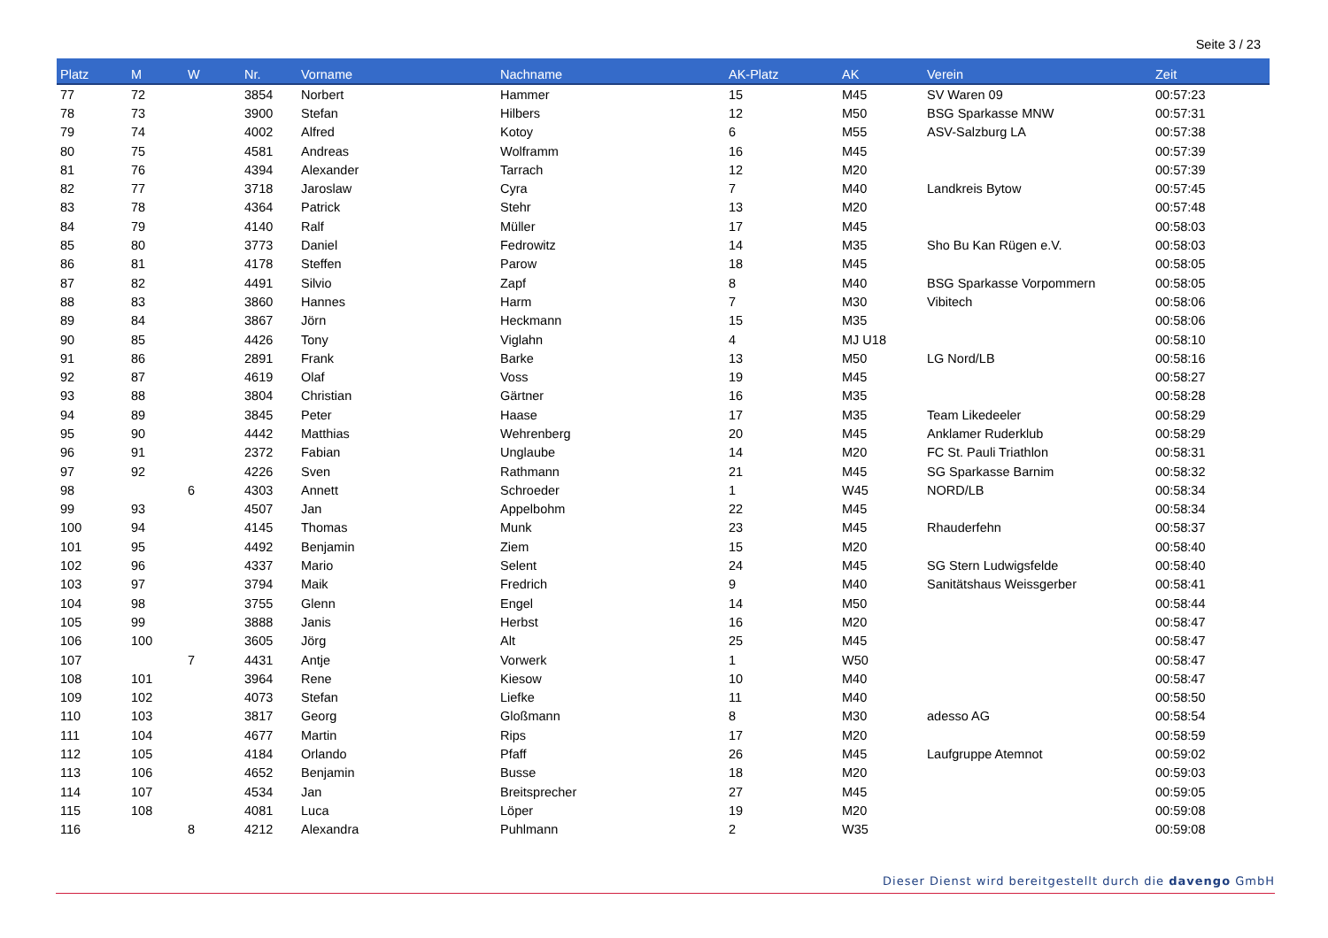Seite 3 / 23
| Platz | M | W | Nr. | Vorname | Nachname | AK-Platz | AK | Verein | Zeit |
| --- | --- | --- | --- | --- | --- | --- | --- | --- | --- |
| 77 | 72 | | 3854 | Norbert | Hammer | 15 | M45 | SV Waren 09 | 00:57:23 |
| 78 | 73 | | 3900 | Stefan | Hilbers | 12 | M50 | BSG Sparkasse MNW | 00:57:31 |
| 79 | 74 | | 4002 | Alfred | Kotoy | 6 | M55 | ASV-Salzburg LA | 00:57:38 |
| 80 | 75 | | 4581 | Andreas | Wolframm | 16 | M45 | | 00:57:39 |
| 81 | 76 | | 4394 | Alexander | Tarrach | 12 | M20 | | 00:57:39 |
| 82 | 77 | | 3718 | Jaroslaw | Cyra | 7 | M40 | Landkreis Bytow | 00:57:45 |
| 83 | 78 | | 4364 | Patrick | Stehr | 13 | M20 | | 00:57:48 |
| 84 | 79 | | 4140 | Ralf | Müller | 17 | M45 | | 00:58:03 |
| 85 | 80 | | 3773 | Daniel | Fedrowitz | 14 | M35 | Sho Bu Kan Rügen e.V. | 00:58:03 |
| 86 | 81 | | 4178 | Steffen | Parow | 18 | M45 | | 00:58:05 |
| 87 | 82 | | 4491 | Silvio | Zapf | 8 | M40 | BSG Sparkasse Vorpommern | 00:58:05 |
| 88 | 83 | | 3860 | Hannes | Harm | 7 | M30 | Vibitech | 00:58:06 |
| 89 | 84 | | 3867 | Jörn | Heckmann | 15 | M35 | | 00:58:06 |
| 90 | 85 | | 4426 | Tony | Viglahn | 4 | MJ U18 | | 00:58:10 |
| 91 | 86 | | 2891 | Frank | Barke | 13 | M50 | LG Nord/LB | 00:58:16 |
| 92 | 87 | | 4619 | Olaf | Voss | 19 | M45 | | 00:58:27 |
| 93 | 88 | | 3804 | Christian | Gärtner | 16 | M35 | | 00:58:28 |
| 94 | 89 | | 3845 | Peter | Haase | 17 | M35 | Team Likedeeler | 00:58:29 |
| 95 | 90 | | 4442 | Matthias | Wehrenberg | 20 | M45 | Anklamer Ruderklub | 00:58:29 |
| 96 | 91 | | 2372 | Fabian | Unglaube | 14 | M20 | FC St. Pauli Triathlon | 00:58:31 |
| 97 | 92 | | 4226 | Sven | Rathmann | 21 | M45 | SG Sparkasse Barnim | 00:58:32 |
| 98 | | 6 | 4303 | Annett | Schroeder | 1 | W45 | NORD/LB | 00:58:34 |
| 99 | 93 | | 4507 | Jan | Appelbohm | 22 | M45 | | 00:58:34 |
| 100 | 94 | | 4145 | Thomas | Munk | 23 | M45 | Rhauderfehn | 00:58:37 |
| 101 | 95 | | 4492 | Benjamin | Ziem | 15 | M20 | | 00:58:40 |
| 102 | 96 | | 4337 | Mario | Selent | 24 | M45 | SG Stern Ludwigsfelde | 00:58:40 |
| 103 | 97 | | 3794 | Maik | Fredrich | 9 | M40 | Sanitätshaus Weissgerber | 00:58:41 |
| 104 | 98 | | 3755 | Glenn | Engel | 14 | M50 | | 00:58:44 |
| 105 | 99 | | 3888 | Janis | Herbst | 16 | M20 | | 00:58:47 |
| 106 | 100 | | 3605 | Jörg | Alt | 25 | M45 | | 00:58:47 |
| 107 | | 7 | 4431 | Antje | Vorwerk | 1 | W50 | | 00:58:47 |
| 108 | 101 | | 3964 | Rene | Kiesow | 10 | M40 | | 00:58:47 |
| 109 | 102 | | 4073 | Stefan | Liefke | 11 | M40 | | 00:58:50 |
| 110 | 103 | | 3817 | Georg | Gloßmann | 8 | M30 | adesso AG | 00:58:54 |
| 111 | 104 | | 4677 | Martin | Rips | 17 | M20 | | 00:58:59 |
| 112 | 105 | | 4184 | Orlando | Pfaff | 26 | M45 | Laufgruppe Atemnot | 00:59:02 |
| 113 | 106 | | 4652 | Benjamin | Busse | 18 | M20 | | 00:59:03 |
| 114 | 107 | | 4534 | Jan | Breitsprecher | 27 | M45 | | 00:59:05 |
| 115 | 108 | | 4081 | Luca | Löper | 19 | M20 | | 00:59:08 |
| 116 | | 8 | 4212 | Alexandra | Puhlmann | 2 | W35 | | 00:59:08 |
Dieser Dienst wird bereitgestellt durch die davengo GmbH